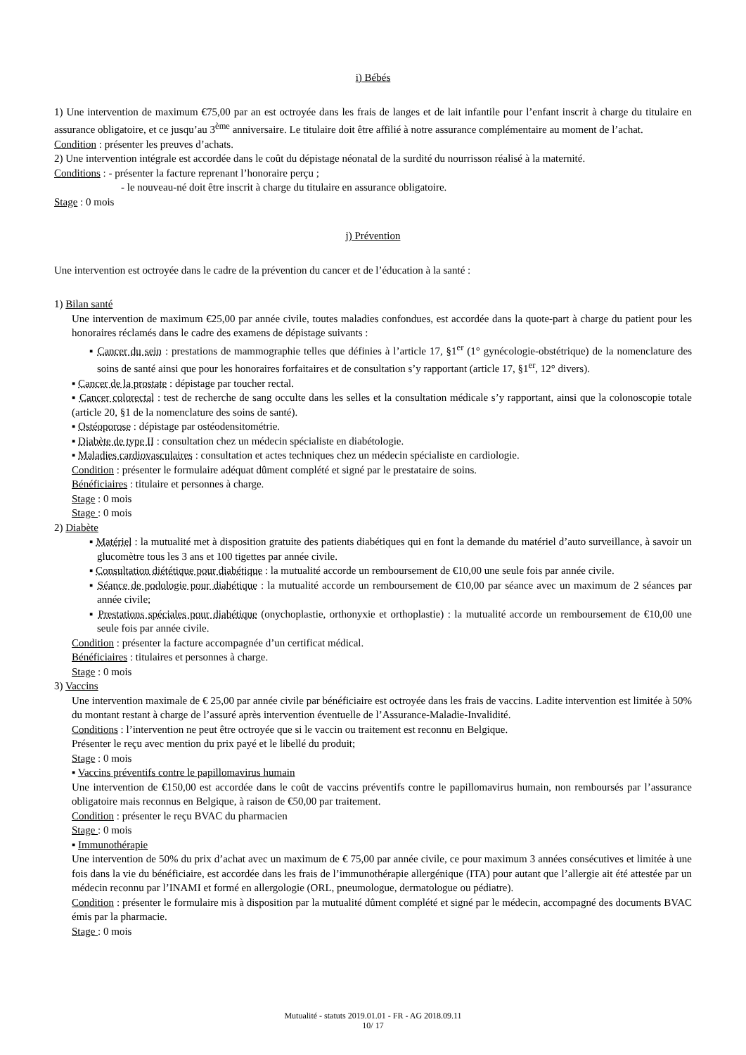i) Bébés
1) Une intervention de maximum €75,00 par an est octroyée dans les frais de langes et de lait infantile pour l’enfant inscrit à charge du titulaire en assurance obligatoire, et ce jusqu’au 3<sup>ème</sup> anniversaire. Le titulaire doit être affilié à notre assurance complémentaire au moment de l’achat.
Condition : présenter les preuves d’achats.
2) Une intervention intégrale est accordée dans le coût du dépistage néonatal de la surdité du nourrisson réalisé à la maternité.
Conditions : - présenter la facture reprenant l’honoraire perçu ;
- le nouveau-né doit être inscrit à charge du titulaire en assurance obligatoire.
Stage : 0 mois
j) Prévention
Une intervention est octroyée dans le cadre de la prévention du cancer et de l’éducation à la santé :
1) Bilan santé
Une intervention de maximum €25,00 par année civile, toutes maladies confondues, est accordée dans la quote-part à charge du patient pour les honoraires réclamés dans le cadre des examens de dépistage suivants :
▪ Cancer du sein : prestations de mammographie telles que définies à l’article 17, §1<sup>er</sup> (1° gynécologie-obstétrique) de la nomenclature des soins de santé ainsi que pour les honoraires forfaitaires et de consultation s’y rapportant (article 17, §1<sup>er</sup>, 12° divers).
▪ Cancer de la prostate : dépistage par toucher rectal.
▪ Cancer colorectal : test de recherche de sang occulte dans les selles et la consultation médicale s’y rapportant, ainsi que la colonoscopie totale (article 20, §1 de la nomenclature des soins de santé).
▪ Ostéoporose : dépistage par ostéodensitométrie.
▪ Diabète de type II : consultation chez un médecin spécialiste en diabétologie.
▪ Maladies cardiovasculaires : consultation et actes techniques chez un médecin spécialiste en cardiologie.
Condition : présenter le formulaire adéquat dûment complété et signé par le prestataire de soins.
Bénéficiaires : titulaire et personnes à charge.
Stage : 0 mois
Stage : 0 mois
2) Diabète
▪ Matériel : la mutualité met à disposition gratuite des patients diabétiques qui en font la demande du matériel d’auto surveillance, à savoir un glucomètre tous les 3 ans et 100 tigettes par année civile.
▪ Consultation diététique pour diabétique : la mutualité accorde un remboursement de €10,00 une seule fois par année civile.
▪ Séance de podologie pour diabétique : la mutualité accorde un remboursement de €10,00 par séance avec un maximum de 2 séances par année civile;
▪ Prestations spéciales pour diabétique (onychoplastie, orthonyxie et orthoplastie) : la mutualité accorde un remboursement de €10,00 une seule fois par année civile.
Condition : présenter la facture accompagnée d’un certificat médical.
Bénéficiaires : titulaires et personnes à charge.
Stage : 0 mois
3) Vaccins
Une intervention maximale de € 25,00 par année civile par bénéficiaire est octroyée dans les frais de vaccins. Ladite intervention est limitée à 50% du montant restant à charge de l’assuré après intervention éventuelle de l’Assurance-Maladie-Invalidité.
Conditions : l’intervention ne peut être octroyée que si le vaccin ou traitement est reconnu en Belgique.
Présenter le reçu avec mention du prix payé et le libellé du produit;
Stage : 0 mois
▪ Vaccins préventifs contre le papillomavirus humain
Une intervention de €150,00 est accordée dans le coût de vaccins préventifs contre le papillomavirus humain, non remboursés par l’assurance obligatoire mais reconnus en Belgique, à raison de €50,00 par traitement.
Condition : présenter le reçu BVAC du pharmacien
Stage : 0 mois
▪ Immunothérapie
Une intervention de 50% du prix d’achat avec un maximum de € 75,00 par année civile, ce pour maximum 3 années consécutives et limitée à une fois dans la vie du bénéficiaire, est accordée dans les frais de l’immunothérapie allergénique (ITA) pour autant que l’allergie ait été attestée par un médecin reconnu par l’INAMI et formé en allergologie (ORL, pneumologue, dermatologue ou pédiatre).
Condition : présenter le formulaire mis à disposition par la mutualité dûment complété et signé par le médecin, accompagné des documents BVAC émis par la pharmacie.
Stage : 0 mois
Mutualité - statuts 2019.01.01 - FR - AG 2018.09.11
10/ 17